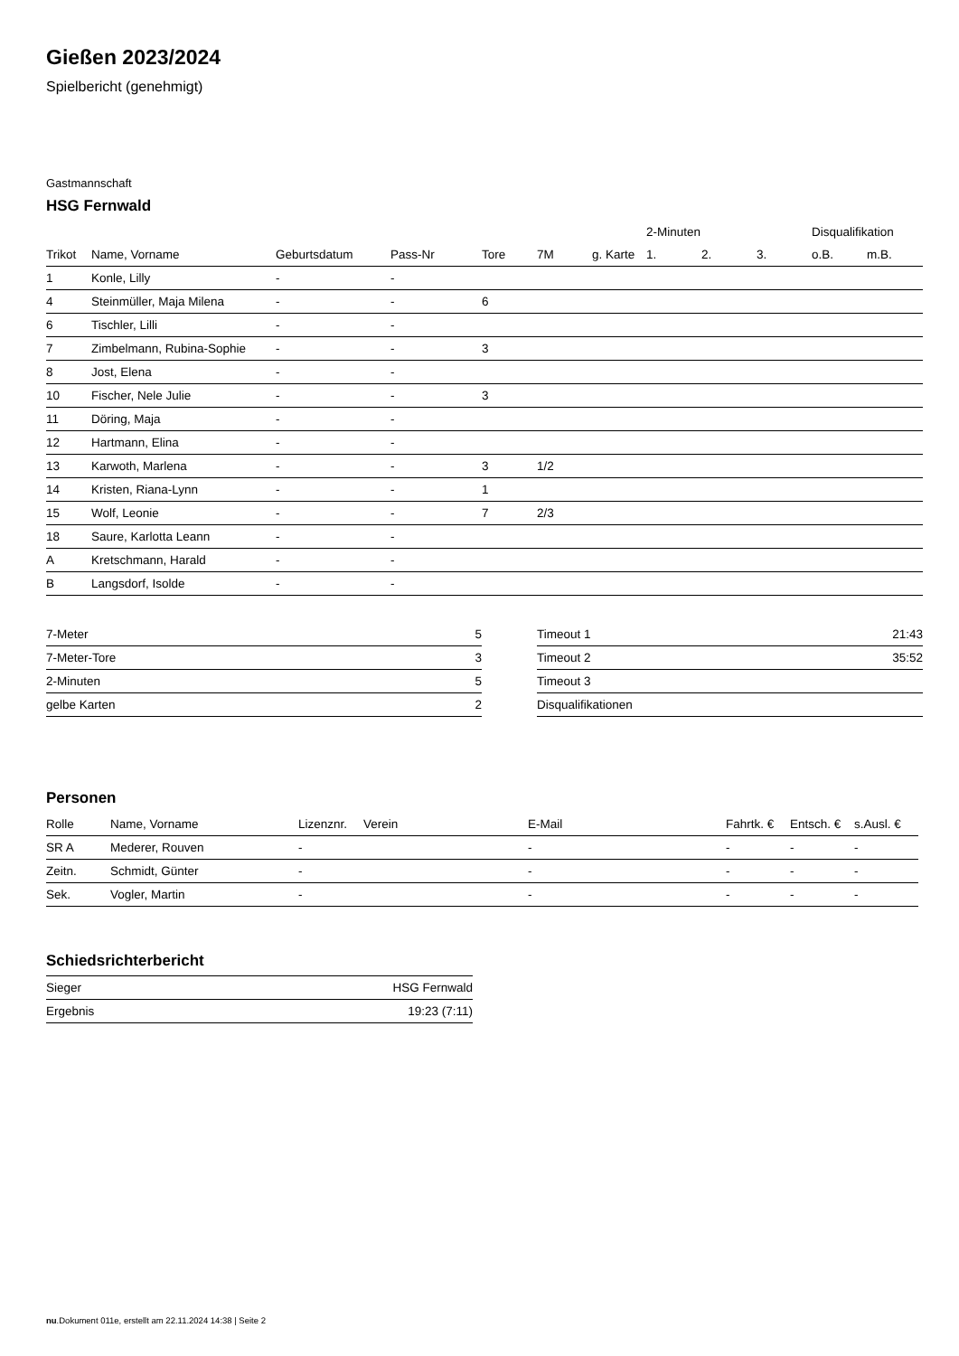Gießen 2023/2024
Spielbericht (genehmigt)
Gastmannschaft
HSG Fernwald
| | | | | | | | 2-Minuten | | | Disqualifikation | |
| --- | --- | --- | --- | --- | --- | --- | --- | --- | --- | --- | --- |
| Trikot | Name, Vorname | Geburtsdatum | Pass-Nr | Tore | 7M | g. Karte | 1. | 2. | 3. | o.B. | m.B. |
| 1 | Konle, Lilly | - | - | | | | | | | | |
| 4 | Steinmüller, Maja Milena | - | - | 6 | | | | | | | |
| 6 | Tischler, Lilli | - | - | | | | | | | | |
| 7 | Zimbelmann, Rubina-Sophie | - | - | 3 | | | | | | | |
| 8 | Jost, Elena | - | - | | | | | | | | |
| 10 | Fischer, Nele Julie | - | - | 3 | | | | | | | |
| 11 | Döring, Maja | - | - | | | | | | | | |
| 12 | Hartmann, Elina | - | - | | | | | | | | |
| 13 | Karwoth, Marlena | - | - | 3 | 1/2 | | | | | | |
| 14 | Kristen, Riana-Lynn | - | - | 1 | | | | | | | |
| 15 | Wolf, Leonie | - | - | 7 | 2/3 | | | | | | |
| 18 | Saure, Karlotta Leann | - | - | | | | | | | | |
| A | Kretschmann, Harald | - | - | | | | | | | | |
| B | Langsdorf, Isolde | - | - | | | | | | | | |
| 7-Meter | 5 |
| 7-Meter-Tore | 3 |
| 2-Minuten | 5 |
| gelbe Karten | 2 |
| Timeout 1 | 21:43 |
| Timeout 2 | 35:52 |
| Timeout 3 | |
| Disqualifikationen | |
Personen
| Rolle | Name, Vorname | Lizenznr. | Verein | E-Mail | Fahrtk. € | Entsch. € | s.Ausl. € |
| --- | --- | --- | --- | --- | --- | --- | --- |
| SR A | Mederer, Rouven | - | | - | - | - | - |
| Zeitn. | Schmidt, Günter | - | | - | - | - | - |
| Sek. | Vogler, Martin | - | | - | - | - | - |
Schiedsrichterbericht
| Sieger | HSG Fernwald |
| Ergebnis | 19:23 (7:11) |
nu.Dokument 011e, erstellt am 22.11.2024 14:38 | Seite 2